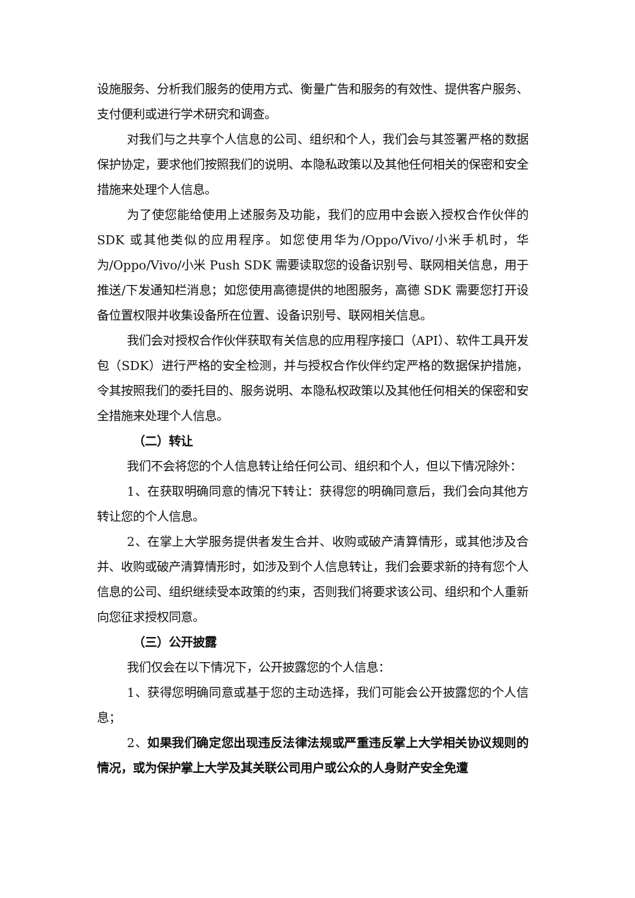设施服务、分析我们服务的使用方式、衡量广告和服务的有效性、提供客户服务、支付便利或进行学术研究和调查。
对我们与之共享个人信息的公司、组织和个人，我们会与其签署严格的数据保护协定，要求他们按照我们的说明、本隐私政策以及其他任何相关的保密和安全措施来处理个人信息。
为了使您能给使用上述服务及功能，我们的应用中会嵌入授权合作伙伴的 SDK 或其他类似的应用程序。如您使用华为/Oppo/Vivo/小米手机时，华为/Oppo/Vivo/小米 Push SDK 需要读取您的设备识别号、联网相关信息，用于推送/下发通知栏消息；如您使用高德提供的地图服务，高德 SDK 需要您打开设备位置权限并收集设备所在位置、设备识别号、联网相关信息。
我们会对授权合作伙伴获取有关信息的应用程序接口（API）、软件工具开发包（SDK）进行严格的安全检测，并与授权合作伙伴约定严格的数据保护措施，令其按照我们的委托目的、服务说明、本隐私权政策以及其他任何相关的保密和安全措施来处理个人信息。
（二）转让
我们不会将您的个人信息转让给任何公司、组织和个人，但以下情况除外：
1、在获取明确同意的情况下转让：获得您的明确同意后，我们会向其他方转让您的个人信息。
2、在掌上大学服务提供者发生合并、收购或破产清算情形，或其他涉及合并、收购或破产清算情形时，如涉及到个人信息转让，我们会要求新的持有您个人信息的公司、组织继续受本政策的约束，否则我们将要求该公司、组织和个人重新向您征求授权同意。
（三）公开披露
我们仅会在以下情况下，公开披露您的个人信息：
1、获得您明确同意或基于您的主动选择，我们可能会公开披露您的个人信息；
2、如果我们确定您出现违反法律法规或严重违反掌上大学相关协议规则的情况，或为保护掌上大学及其关联公司用户或公众的人身财产安全免遭